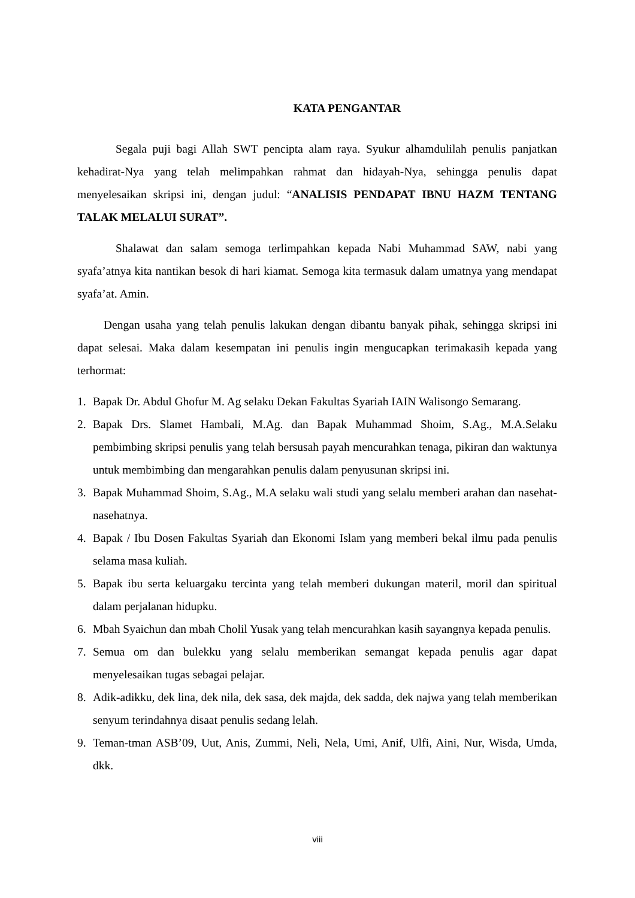KATA PENGANTAR
Segala puji bagi Allah SWT pencipta alam raya. Syukur alhamdulilah penulis panjatkan kehadirat-Nya yang telah melimpahkan rahmat dan hidayah-Nya, sehingga penulis dapat menyelesaikan skripsi ini, dengan judul: “ANALISIS PENDAPAT IBNU HAZM TENTANG TALAK MELALUI SURAT”.
Shalawat dan salam semoga terlimpahkan kepada Nabi Muhammad SAW, nabi yang syafa’atnya kita nantikan besok di hari kiamat. Semoga kita termasuk dalam umatnya yang mendapat syafa’at. Amin.
Dengan usaha yang telah penulis lakukan dengan dibantu banyak pihak, sehingga skripsi ini dapat selesai. Maka dalam kesempatan ini penulis ingin mengucapkan terimakasih kepada yang terhormat:
1. Bapak Dr. Abdul Ghofur M. Ag selaku Dekan Fakultas Syariah IAIN Walisongo Semarang.
2. Bapak Drs. Slamet Hambali, M.Ag. dan Bapak Muhammad Shoim, S.Ag., M.A.Selaku pembimbing skripsi penulis yang telah bersusah payah mencurahkan tenaga, pikiran dan waktunya untuk membimbing dan mengarahkan penulis dalam penyusunan skripsi ini.
3. Bapak Muhammad Shoim, S.Ag., M.A selaku wali studi yang selalu memberi arahan dan nasehat-nasehatnya.
4. Bapak / Ibu Dosen Fakultas Syariah dan Ekonomi Islam yang memberi bekal ilmu pada penulis selama masa kuliah.
5. Bapak ibu serta keluargaku tercinta yang telah memberi dukungan materil, moril dan spiritual dalam perjalanan hidupku.
6. Mbah Syaichun dan mbah Cholil Yusak yang telah mencurahkan kasih sayangnya kepada penulis.
7. Semua om dan bulekku yang selalu memberikan semangat kepada penulis agar dapat menyelesaikan tugas sebagai pelajar.
8. Adik-adikku, dek lina, dek nila, dek sasa, dek majda, dek sadda, dek najwa yang telah memberikan senyum terindahnya disaat penulis sedang lelah.
9. Teman-tman ASB’09, Uut, Anis, Zummi, Neli, Nela, Umi, Anif, Ulfi, Aini, Nur, Wisda, Umda, dkk.
viii